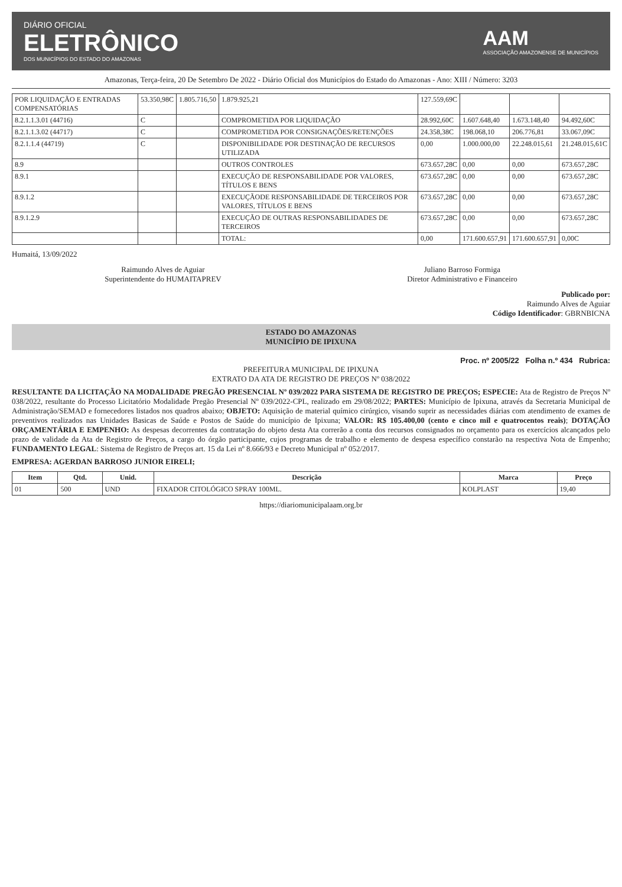DIÁRIO OFICIAL
ELETRÔNICO
DOS MUNICÍPIOS DO ESTADO DO AMAZONAS
AAM
ASSOCIAÇÃO AMAZONENSE DE MUNICÍPIOS
Amazonas, Terça-feira, 20 De Setembro De 2022 - Diário Oficial dos Municípios do Estado do Amazonas - Ano: XIII / Número: 3203
| POR LIQUIDAÇÃO E ENTRADAS COMPENSATÓRIAS | 53.350,98C | 1.805.716,50 | 1.879.925,21 | 127.559,69C | | | |
| 8.2.1.1.3.01 (44716) | C | | COMPROMETIDA POR LIQUIDAÇÃO | 28.992,60C | 1.607.648,40 | 1.673.148,40 | 94.492,60C |
| 8.2.1.1.3.02 (44717) | C | | COMPROMETIDA POR CONSIGNAÇÕES/RETENÇÕES | 24.358,38C | 198.068,10 | 206.776,81 | 33.067,09C |
| 8.2.1.1.4 (44719) | C | | DISPONIBILIDADE POR DESTINAÇÃO DE RECURSOS UTILIZADA | 0,00 | 1.000.000,00 | 22.248.015,61 | 21.248.015,61C |
| 8.9 | | | OUTROS CONTROLES | 673.657,28C | 0,00 | 0,00 | 673.657,28C |
| 8.9.1 | | | EXECUÇÃO DE RESPONSABILIDADE POR VALORES, TÍTULOS E BENS | 673.657,28C | 0,00 | 0,00 | 673.657,28C |
| 8.9.1.2 | | | EXECUÇÃODE RESPONSABILIDADE DE TERCEIROS POR VALORES, TÍTULOS E BENS | 673.657,28C | 0,00 | 0,00 | 673.657,28C |
| 8.9.1.2.9 | | | EXECUÇÃO DE OUTRAS RESPONSABILIDADES DE TERCEIROS | 673.657,28C | 0,00 | 0,00 | 673.657,28C |
| | | | TOTAL: | 0,00 | 171.600.657,91 | 171.600.657,91 | 0,00C |
Humaitá, 13/09/2022
Raimundo Alves de Aguiar
Superintendente do HUMAITAPREV
Juliano Barroso Formiga
Diretor Administrativo e Financeiro
Publicado por:
Raimundo Alves de Aguiar
Código Identificador: GBRNBICNA
ESTADO DO AMAZONAS
MUNICÍPIO DE IPIXUNA
Proc. nº 2005/22 Folha n.º 434 Rubrica:
PREFEITURA MUNICIPAL DE IPIXUNA
EXTRATO DA ATA DE REGISTRO DE PREÇOS Nº 038/2022
RESULTANTE DA LICITAÇÃO NA MODALIDADE PREGÃO PRESENCIAL Nº 039/2022 PARA SISTEMA DE REGISTRO DE PREÇOS; ESPECIE: Ata de Registro de Preços Nº 038/2022, resultante do Processo Licitatório Modalidade Pregão Presencial Nº 039/2022-CPL, realizado em 29/08/2022; PARTES: Município de Ipixuna, através da Secretaria Municipal de Administração/SEMAD e fornecedores listados nos quadros abaixo; OBJETO: Aquisição de material químico cirúrgico, visando suprir as necessidades diárias com atendimento de exames de preventivos realizados nas Unidades Basicas de Saúde e Postos de Saúde do município de Ipixuna; VALOR: R$ 105.400,00 (cento e cinco mil e quatrocentos reais); DOTAÇÃO ORÇAMENTÁRIA E EMPENHO: As despesas decorrentes da contratação do objeto desta Ata correrão a conta dos recursos consignados no orçamento para os exercícios alcançados pelo prazo de validade da Ata de Registro de Preços, a cargo do órgão participante, cujos programas de trabalho e elemento de despesa específico constarão na respectiva Nota de Empenho; FUNDAMENTO LEGAL: Sistema de Registro de Preços art. 15 da Lei nº 8.666/93 e Decreto Municipal nº 052/2017.
EMPRESA: AGERDAN BARROSO JUNIOR EIRELI;
| Item | Qtd. | Unid. | Descrição | Marca | Preço |
| --- | --- | --- | --- | --- | --- |
| 01 | 500 | UND | FIXADOR CITOLÓGICO SPRAY 100ML. | KOLPLAST | 19,40 |
https://diariomunicipalaam.org.br